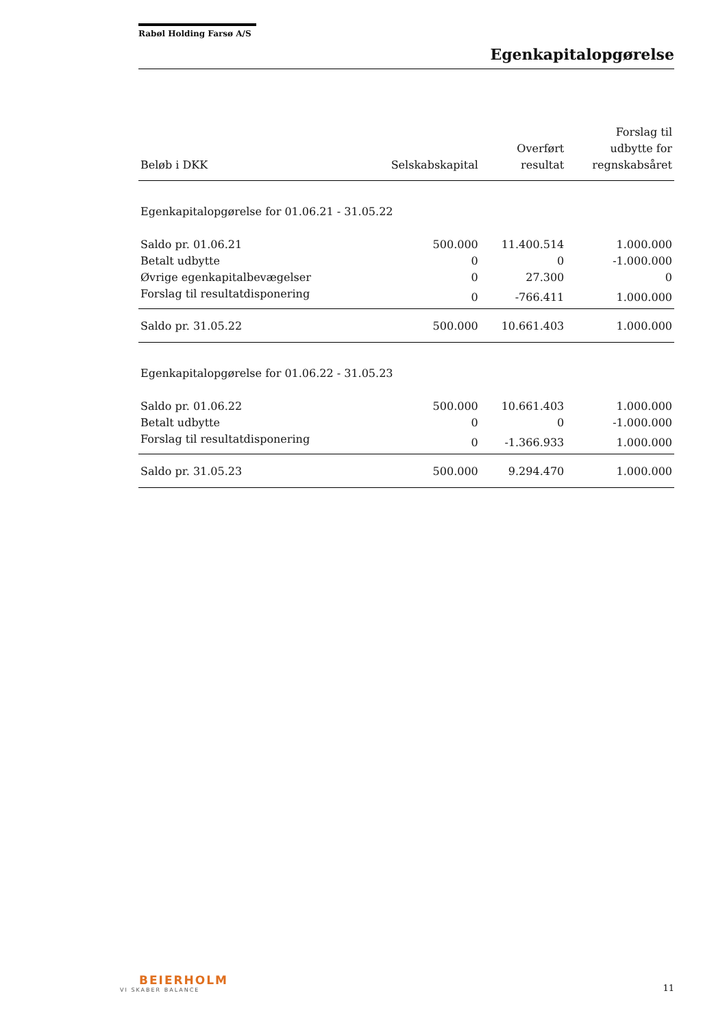Rabøl Holding Farsø A/S
Egenkapitalopgørelse
| Beløb i DKK | Selskabskapital | Overført resultat | Forslag til udbytte for regnskabsåret |
| --- | --- | --- | --- |
| Egenkapitalopgørelse for 01.06.21 - 31.05.22 | | | |
| Saldo pr. 01.06.21 | 500.000 | 11.400.514 | 1.000.000 |
| Betalt udbytte | 0 | 0 | -1.000.000 |
| Øvrige egenkapitalbevægelser | 0 | 27.300 | 0 |
| Forslag til resultatdisponering | 0 | -766.411 | 1.000.000 |
| Saldo pr. 31.05.22 | 500.000 | 10.661.403 | 1.000.000 |
| Egenkapitalopgørelse for 01.06.22 - 31.05.23 | | | |
| Saldo pr. 01.06.22 | 500.000 | 10.661.403 | 1.000.000 |
| Betalt udbytte | 0 | 0 | -1.000.000 |
| Forslag til resultatdisponering | 0 | -1.366.933 | 1.000.000 |
| Saldo pr. 31.05.23 | 500.000 | 9.294.470 | 1.000.000 |
BEIERHOLM
VI SKABER BALANCE
11